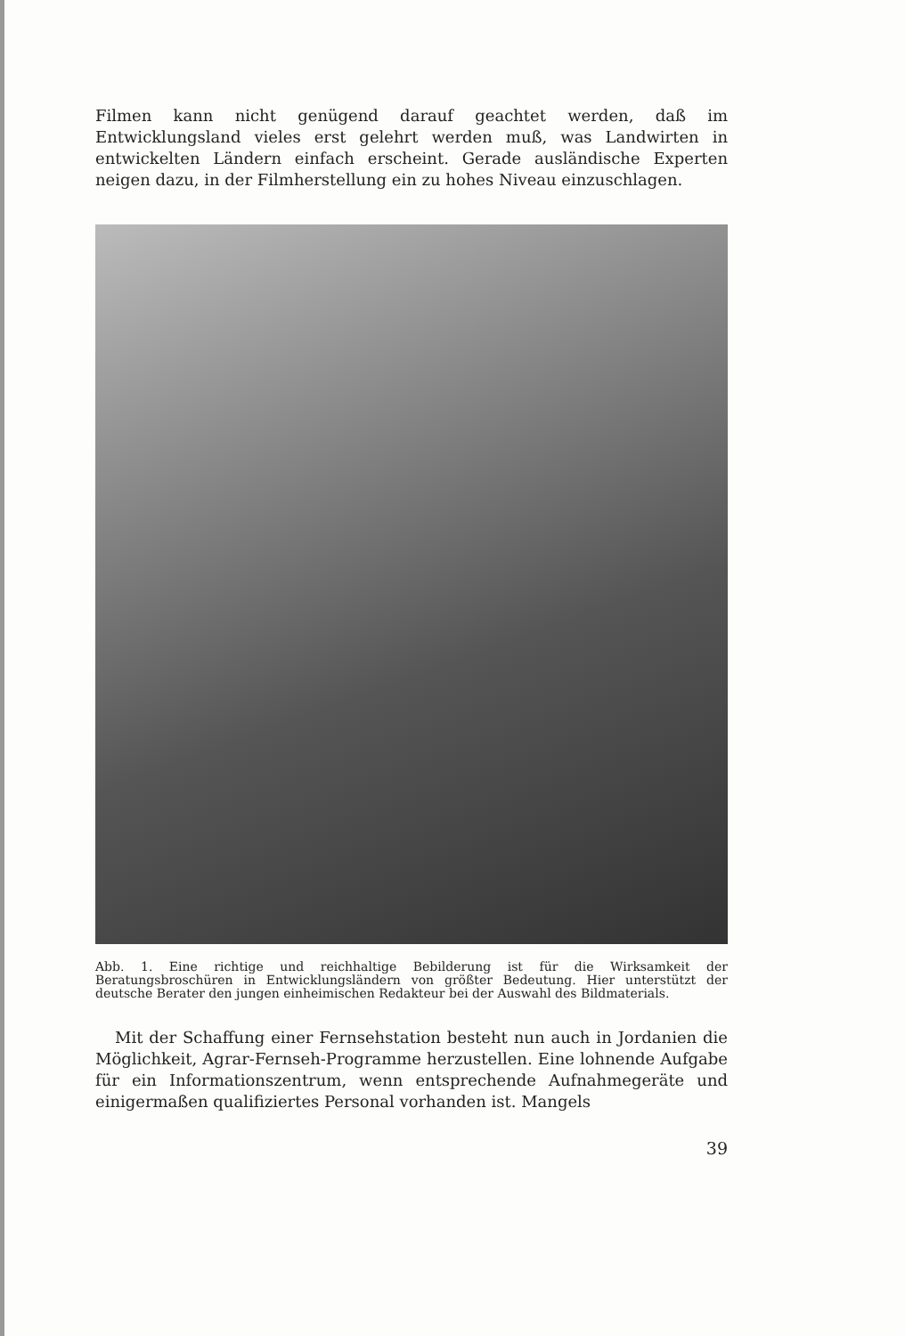Filmen kann nicht genügend darauf geachtet werden, daß im Entwicklungsland vieles erst gelehrt werden muß, was Landwirten in entwickelten Ländern einfach erscheint. Gerade ausländische Experten neigen dazu, in der Filmherstellung ein zu hohes Niveau einzuschlagen.
Abb. 1. Eine richtige und reichhaltige Bebilderung ist für die Wirksamkeit der Beratungsbroschüren in Entwicklungsländern von größter Bedeutung. Hier unterstützt der deutsche Berater den jungen einheimischen Redakteur bei der Auswahl des Bildmaterials.
Mit der Schaffung einer Fernsehstation besteht nun auch in Jordanien die Möglichkeit, Agrar-Fernseh-Programme herzustellen. Eine lohnende Aufgabe für ein Informationszentrum, wenn entsprechende Aufnahmegeräte und einigermaßen qualifiziertes Personal vorhanden ist. Mangels
39